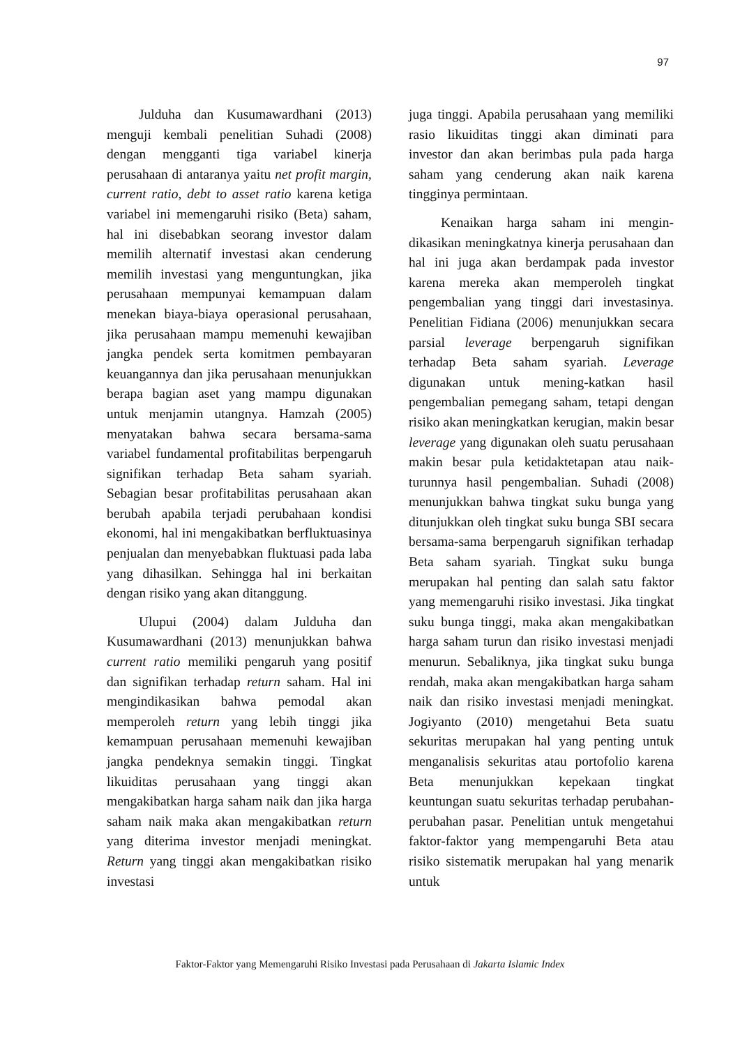97
Julduha dan Kusumawardhani (2013) menguji kembali penelitian Suhadi (2008) dengan mengganti tiga variabel kinerja perusahaan di antaranya yaitu net profit margin, current ratio, debt to asset ratio karena ketiga variabel ini memengaruhi risiko (Beta) saham, hal ini disebabkan seorang investor dalam memilih alternatif investasi akan cenderung memilih investasi yang menguntungkan, jika perusahaan mempunyai kemampuan dalam menekan biaya-biaya operasional perusahaan, jika perusahaan mampu memenuhi kewajiban jangka pendek serta komitmen pembayaran keuangannya dan jika perusahaan menunjukkan berapa bagian aset yang mampu digunakan untuk menjamin utangnya. Hamzah (2005) menyatakan bahwa secara bersama-sama variabel fundamental profitabilitas berpengaruh signifikan terhadap Beta saham syariah. Sebagian besar profitabilitas perusahaan akan berubah apabila terjadi perubahaan kondisi ekonomi, hal ini mengakibatkan berfluktuasinya penjualan dan menyebabkan fluktuasi pada laba yang dihasilkan. Sehingga hal ini berkaitan dengan risiko yang akan ditanggung.
Ulupui (2004) dalam Julduha dan Kusumawardhani (2013) menunjukkan bahwa current ratio memiliki pengaruh yang positif dan signifikan terhadap return saham. Hal ini mengindikasikan bahwa pemodal akan memperoleh return yang lebih tinggi jika kemampuan perusahaan memenuhi kewajiban jangka pendeknya semakin tinggi. Tingkat likuiditas perusahaan yang tinggi akan mengakibatkan harga saham naik dan jika harga saham naik maka akan mengakibatkan return yang diterima investor menjadi meningkat. Return yang tinggi akan mengakibatkan risiko investasi
juga tinggi. Apabila perusahaan yang memiliki rasio likuiditas tinggi akan diminati para investor dan akan berimbas pula pada harga saham yang cenderung akan naik karena tingginya permintaan.
Kenaikan harga saham ini mengin-dikasikan meningkatnya kinerja perusahaan dan hal ini juga akan berdampak pada investor karena mereka akan memperoleh tingkat pengembalian yang tinggi dari investasinya. Penelitian Fidiana (2006) menunjukkan secara parsial leverage berpengaruh signifikan terhadap Beta saham syariah. Leverage digunakan untuk mening-katkan hasil pengembalian pemegang saham, tetapi dengan risiko akan meningkatkan kerugian, makin besar leverage yang digunakan oleh suatu perusahaan makin besar pula ketidaktetapan atau naik-turunnya hasil pengembalian. Suhadi (2008) menunjukkan bahwa tingkat suku bunga yang ditunjukkan oleh tingkat suku bunga SBI secara bersama-sama berpengaruh signifikan terhadap Beta saham syariah. Tingkat suku bunga merupakan hal penting dan salah satu faktor yang memengaruhi risiko investasi. Jika tingkat suku bunga tinggi, maka akan mengakibatkan harga saham turun dan risiko investasi menjadi menurun. Sebaliknya, jika tingkat suku bunga rendah, maka akan mengakibatkan harga saham naik dan risiko investasi menjadi meningkat. Jogiyanto (2010) mengetahui Beta suatu sekuritas merupakan hal yang penting untuk menganalisis sekuritas atau portofolio karena Beta menunjukkan kepekaan tingkat keuntungan suatu sekuritas terhadap perubahan-perubahan pasar. Penelitian untuk mengetahui faktor-faktor yang mempengaruhi Beta atau risiko sistematik merupakan hal yang menarik untuk
Faktor-Faktor yang Memengaruhi Risiko Investasi pada Perusahaan di Jakarta Islamic Index